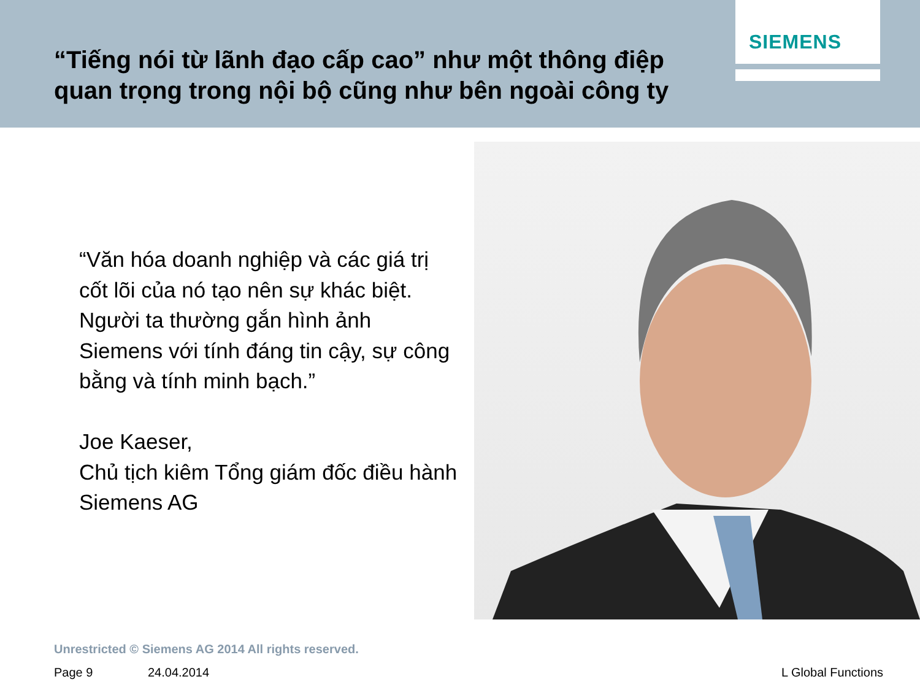“Tiếng nói từ lãnh đạo cấp cao” như một thông điệp quan trọng trong nội bộ cũng như bên ngoài công ty
SIEMENS
“Văn hóa doanh nghiệp và các giá trị cốt lõi của nó tạo nên sự khác biệt. Người ta thường gắn hình ảnh Siemens với tính đáng tin cậy, sự công bằng và tính minh bạch.”
Joe Kaeser,
Chủ tịch kiêm Tổng giám đốc điều hành Siemens AG
Unrestricted © Siemens AG 2014 All rights reserved.
Page 9 24.04.2014 L Global Functions